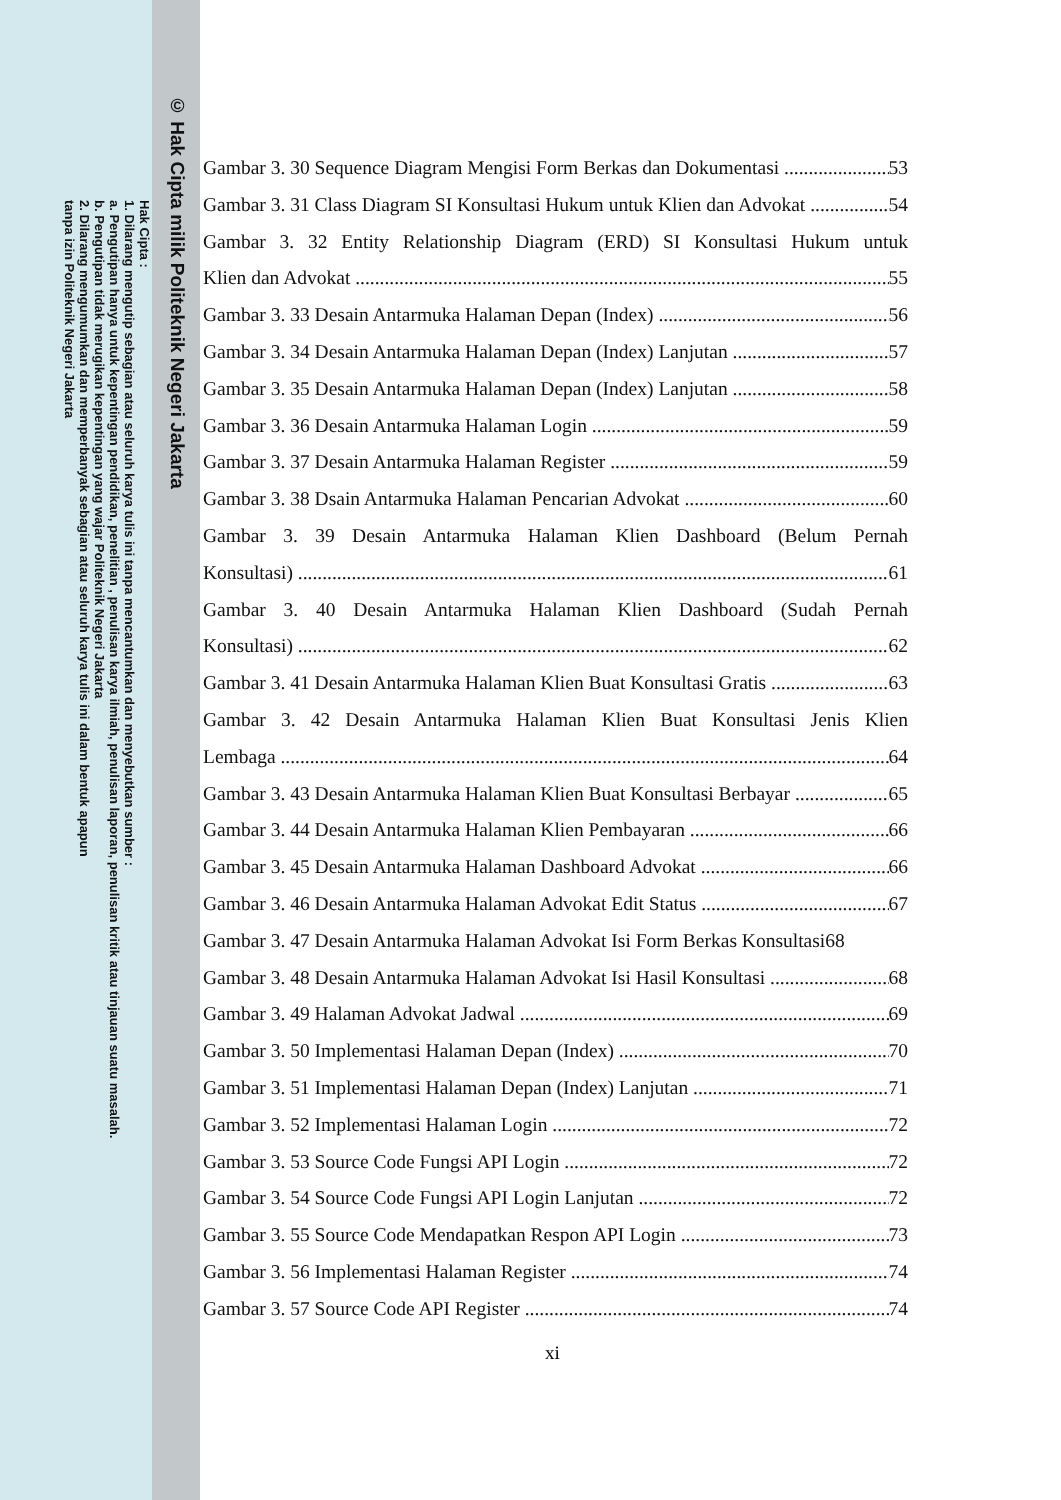© Hak Cipta milik Politeknik Negeri Jakarta
Hak Cipta :
1. Dilarang mengutip sebagian atau seluruh karya tulis ini tanpa mencantumkan dan menyebutkan sumber :
a. Pengutipan hanya untuk kepentingan pendidikan, penelitian , penulisan karya ilmiah, penulisan laporan, penulisan kritik atau tinjauan suatu masalah.
b. Pengutipan tidak merugikan kepentingan yang wajar Politeknik Negeri Jakarta
2. Dilarang mengumumkan dan memperbanyak sebagian atau seluruh karya tulis ini dalam bentuk apapun
tanpa izin Politeknik Negeri Jakarta
Gambar 3. 30 Sequence Diagram Mengisi Form Berkas dan Dokumentasi 53
Gambar 3. 31 Class Diagram SI Konsultasi Hukum untuk Klien dan Advokat 54
Gambar 3. 32 Entity Relationship Diagram (ERD) SI Konsultasi Hukum untuk
Klien dan Advokat 55
Gambar 3. 33 Desain Antarmuka Halaman Depan (Index) 56
Gambar 3. 34 Desain Antarmuka Halaman Depan (Index) Lanjutan 57
Gambar 3. 35 Desain Antarmuka Halaman Depan (Index) Lanjutan 58
Gambar 3. 36 Desain Antarmuka Halaman Login 59
Gambar 3. 37 Desain Antarmuka Halaman Register 59
Gambar 3. 38 Dsain Antarmuka Halaman Pencarian Advokat 60
Gambar 3. 39 Desain Antarmuka Halaman Klien Dashboard (Belum Pernah
Konsultasi) 61
Gambar 3. 40 Desain Antarmuka Halaman Klien Dashboard (Sudah Pernah
Konsultasi) 62
Gambar 3. 41 Desain Antarmuka Halaman Klien Buat Konsultasi Gratis 63
Gambar 3. 42 Desain Antarmuka Halaman Klien Buat Konsultasi Jenis Klien
Lembaga 64
Gambar 3. 43 Desain Antarmuka Halaman Klien Buat Konsultasi Berbayar 65
Gambar 3. 44 Desain Antarmuka Halaman Klien Pembayaran 66
Gambar 3. 45 Desain Antarmuka Halaman Dashboard Advokat 66
Gambar 3. 46 Desain Antarmuka Halaman Advokat Edit Status 67
Gambar 3. 47 Desain Antarmuka Halaman Advokat Isi Form Berkas Konsultasi68
Gambar 3. 48 Desain Antarmuka Halaman Advokat Isi Hasil Konsultasi 68
Gambar 3. 49 Halaman Advokat Jadwal 69
Gambar 3. 50 Implementasi Halaman Depan (Index) 70
Gambar 3. 51 Implementasi Halaman Depan (Index) Lanjutan 71
Gambar 3. 52 Implementasi Halaman Login 72
Gambar 3. 53 Source Code Fungsi API Login 72
Gambar 3. 54 Source Code Fungsi API Login Lanjutan 72
Gambar 3. 55 Source Code Mendapatkan Respon API Login 73
Gambar 3. 56 Implementasi Halaman Register 74
Gambar 3. 57 Source Code API Register 74
xi